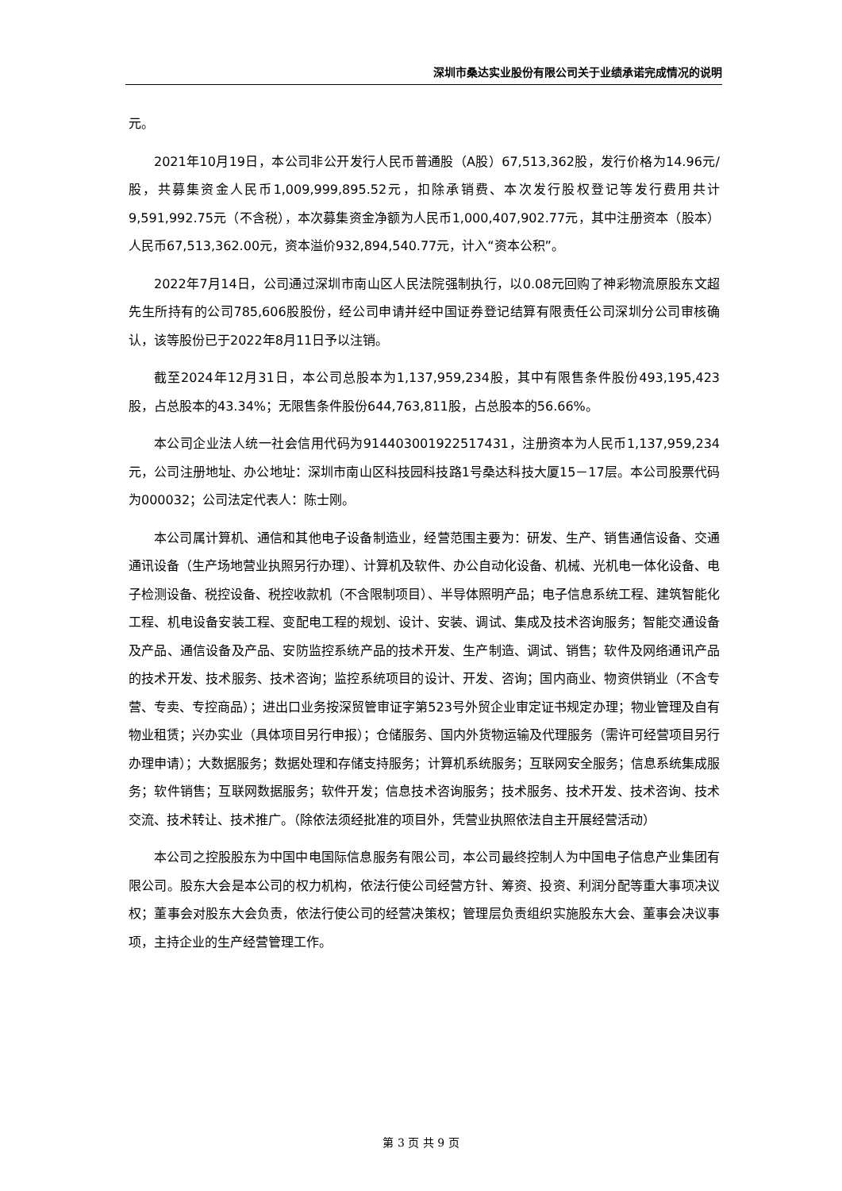深圳市桑达实业股份有限公司关于业绩承诺完成情况的说明
元。
2021年10月19日，本公司非公开发行人民币普通股（A股）67,513,362股，发行价格为14.96元/股，共募集资金人民币1,009,999,895.52元，扣除承销费、本次发行股权登记等发行费用共计9,591,992.75元（不含税），本次募集资金净额为人民币1,000,407,902.77元，其中注册资本（股本）人民币67,513,362.00元，资本溢价932,894,540.77元，计入“资本公积”。
2022年7月14日，公司通过深圳市南山区人民法院强制执行，以0.08元回购了神彩物流原股东文超先生所持有的公司785,606股股份，经公司申请并经中国证券登记结算有限责任公司深圳分公司审核确认，该等股份已于2022年8月11日予以注销。
截至2024年12月31日，本公司总股本为1,137,959,234股，其中有限售条件股份493,195,423股，占总股本的43.34%；无限售条件股份644,763,811股，占总股本的56.66%。
本公司企业法人统一社会信用代码为914403001922517431，注册资本为人民币1,137,959,234元，公司注册地址、办公地址：深圳市南山区科技园科技路1号桑达科技大厦15－17层。本公司股票代码为000032；公司法定代表人：陈士刚。
本公司属计算机、通信和其他电子设备制造业，经营范围主要为：研发、生产、销售通信设备、交通通讯设备（生产场地营业执照另行办理）、计算机及软件、办公自动化设备、机械、光机电一体化设备、电子检测设备、税控设备、税控收款机（不含限制项目）、半导体照明产品；电子信息系统工程、建筑智能化工程、机电设备安装工程、变配电工程的规划、设计、安装、调试、集成及技术咨询服务；智能交通设备及产品、通信设备及产品、安防监控系统产品的技术开发、生产制造、调试、销售；软件及网络通讯产品的技术开发、技术服务、技术咨询；监控系统项目的设计、开发、咨询；国内商业、物资供销业（不含专营、专卖、专控商品）；进出口业务按深贸管审证字第523号外贸企业审定证书规定办理；物业管理及自有物业租赁；兴办实业（具体项目另行申报）；仓储服务、国内外货物运输及代理服务（需许可经营项目另行办理申请）；大数据服务；数据处理和存储支持服务；计算机系统服务；互联网安全服务；信息系统集成服务；软件销售；互联网数据服务；软件开发；信息技术咨询服务；技术服务、技术开发、技术咨询、技术交流、技术转让、技术推广。（除依法须经批准的项目外，凭营业执照依法自主开展经营活动）
本公司之控股股东为中国中电国际信息服务有限公司，本公司最终控制人为中国电子信息产业集团有限公司。股东大会是本公司的权力机构，依法行使公司经营方针、筹资、投资、利润分配等重大事项决议权；董事会对股东大会负责，依法行使公司的经营决策权；管理层负责组织实施股东大会、董事会决议事项，主持企业的生产经营管理工作。
第 3 页 共 9 页